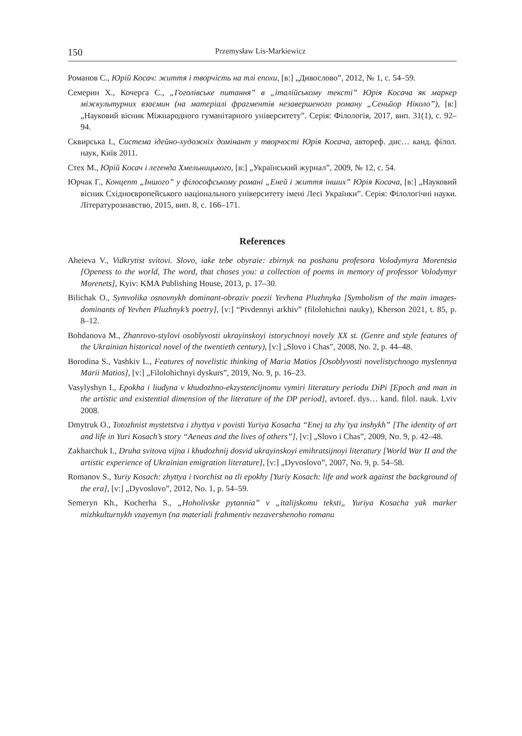150 Przemysław Lis-Markiewicz
Романов С., Юрій Косач: життя і творчість на тлі епохи, [в:] „Дивослово”, 2012, № 1, с. 54–59.
Семерин Х., Кочерга С., „Гоголівське питання” в „італійському тексті” Юрія Косача як маркер міжкультурних взаємин (на матеріалі фрагментів незавершеного роману „Сеньйор Ніколо”), [в:] „Науковий вісник Міжнародного гуманітарного університету”. Серія: Філологія, 2017, вип. 31(1), с. 92–94.
Сквирська І., Система ідейно-художніх домінант у творчості Юрія Косача, автореф. дис… канд. філол. наук, Київ 2011.
Стех М., Юрій Косач і легенда Хмельницького, [в:] „Український журнал”, 2009, № 12, с. 54.
Юрчак Г., Концепт „Іншого” у філософському романі „Еней і життя інших” Юрія Косача, [в:] „Науковий вісник Східноєвропейського національного університету імені Лесі Українки”. Серія: Філологічні науки. Літературознавство, 2015, вип. 8, с. 166–171.
References
Aheieva V., Vidkrytist svitovi. Slovo, iake tebe obyraie: zbirnyk na poshanu profesora Volodymyra Morentsia [Openess to the world, The word, that choses you: a collection of poems in memory of professor Volodymyr Morenets], Kyiv: KMA Publishing House, 2013, p. 17–30.
Bilichak O., Symvolika osnovnykh dominant-obraziv poezii Yevhena Pluzhnyka [Symbolism of the main images-dominants of Yevhen Pluzhnyk’s poetry], [v:] “Pivdennyi arkhiv” (filolohichni nauky), Kherson 2021, t. 85, p. 8–12.
Bohdanova M., Zhanrovo-stylovi osoblyvosti ukrayinskoyi istorychnoyi novely XX st. (Genre and style features of the Ukrainian historical novel of the twentieth century), [v:] „Slovo i Chas”, 2008, No. 2, p. 44–48.
Borodina S., Vashkiv L., Features of novelistic thinking of Maria Matios [Osoblyvosti novelistychnogo myslennya Marii Matios], [v:] „Filolohichnyi dyskurs”, 2019, No. 9, p. 16–23.
Vasylyshyn I., Epokha i liudyna v khudozhno-ekzystencijnomu vymiri literatury periodu DiPi [Epoch and man in the artistic and existential dimension of the literature of the DP period], avtoref. dys… kand. filol. nauk. Lviv 2008.
Dmytruk O., Totozhnist mystetstva i zhyttya v povisti Yuriya Kosacha “Enej ta zhy`tya inshykh” [The identity of art and life in Yuri Kosach’s story “Aeneas and the lives of others”], [v:] „Slovo i Chas”, 2009, No. 9, p. 42–48.
Zakharchuk I., Druha svitova vijna i khudozhnij dosvid ukrayinskoyi emihratsijnoyi literatury [World War II and the artistic experience of Ukrainian emigration literature], [v:] „Dyvoslovo”, 2007, No. 9, p. 54–58.
Romanov S., Yuriy Kosach: zhyttya i tvorchist na tli epokhy [Yuriy Kosach: life and work against the background of the era], [v:] „Dyvoslovo”, 2012, No. 1, p. 54–59.
Semeryn Kh., Kocherha S., „Hoholivske pytannia” v „italijskomu teksti„ Yuriya Kosacha yak marker mizhkulturnykh vzayemyn (na materiali frahmentiv nezavershenoho romanu